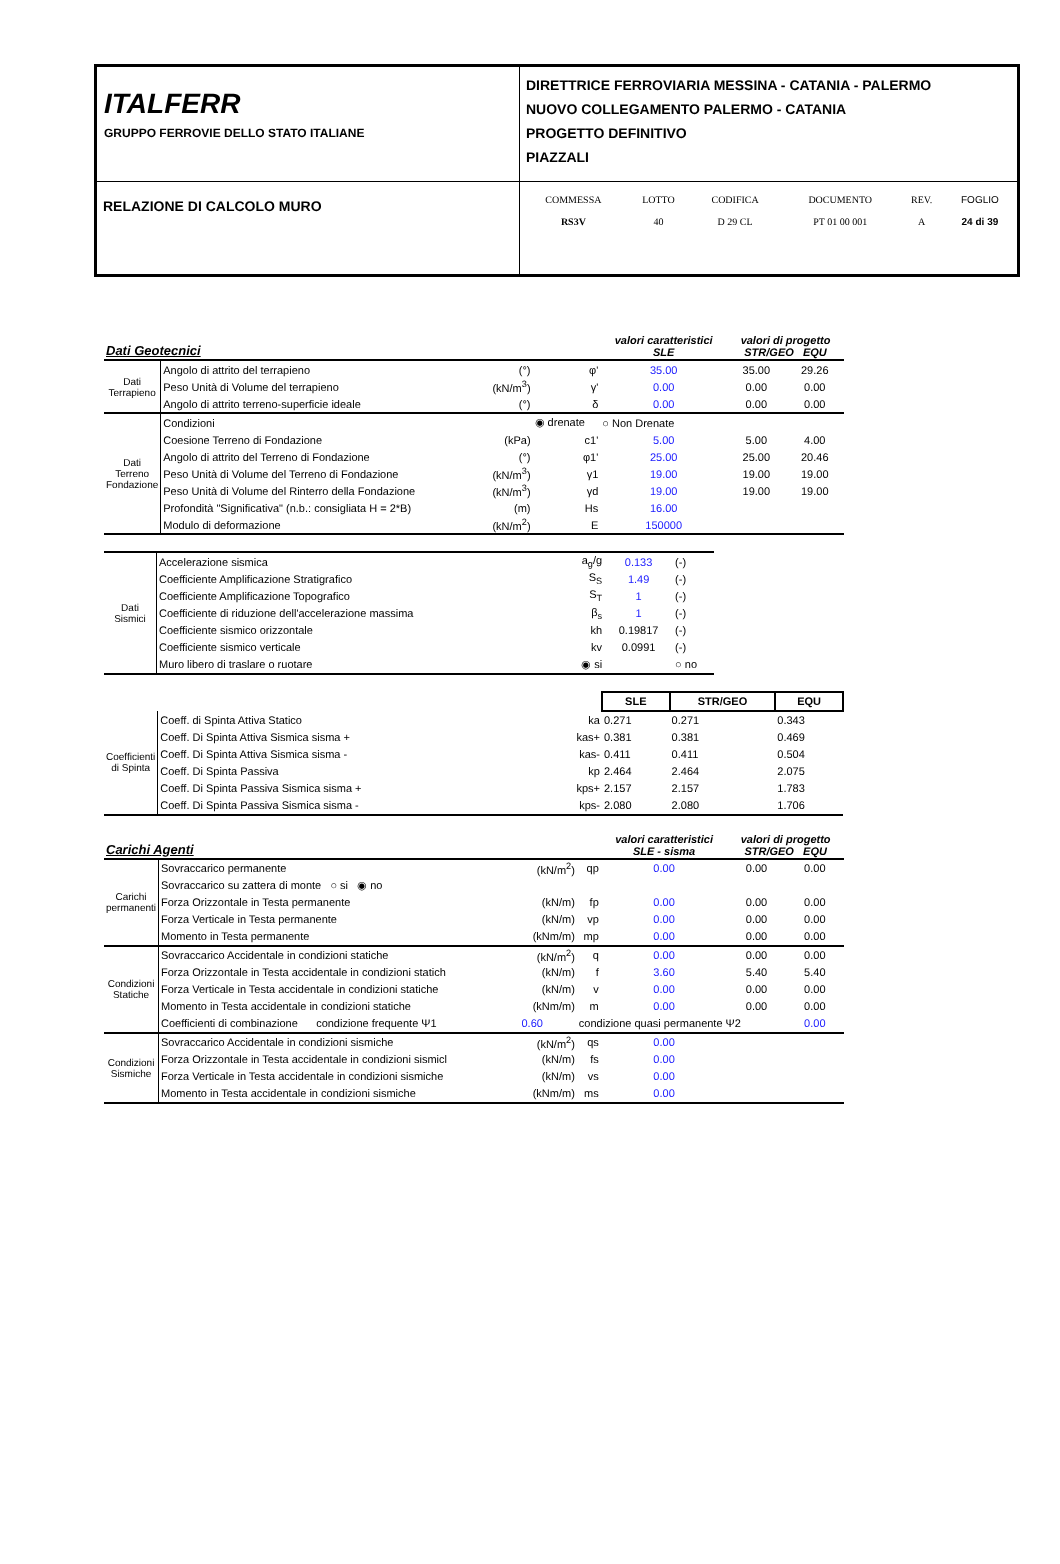| ITALFERR GRUPPO FERROVIE DELLO STATO ITALIANE | DIRETTRICE FERROVIARIA MESSINA - CATANIA - PALERMO NUOVO COLLEGAMENTO PALERMO - CATANIA PROGETTO DEFINITIVO PIAZZALI | | | | | |
| RELAZIONE DI CALCOLO MURO | COMMESSA RS3V | LOTTO 40 | CODIFICA D 29 CL | DOCUMENTO PT 01 00 001 | REV. A | FOGLIO 24 di 39 |
| Dati Geotecnici | | | | valori caratteristici SLE | valori di progetto STR/GEO EQU | |
| Dati Terrapieno | Angolo di attrito del terrapieno | (°) | φ' | 35.00 | 35.00 | 29.26 |
| | Peso Unità di Volume del terrapieno | (kN/m<sup>3</sup>) | γ' | 0.00 | 0.00 | 0.00 |
| | Angolo di attrito terreno-superficie ideale | (°) | δ | 0.00 | 0.00 | 0.00 |
| Dati Terreno Fondazione | Condizioni | | ◉ drenate | ○ Non Drenate | | |
| | Coesione Terreno di Fondazione | (kPa) | c1' | 5.00 | 5.00 | 4.00 |
| | Angolo di attrito del Terreno di Fondazione | (°) | φ1' | 25.00 | 25.00 | 20.46 |
| | Peso Unità di Volume del Terreno di Fondazione | (kN/m<sup>3</sup>) | γ1 | 19.00 | 19.00 | 19.00 |
| | Peso Unità di Volume del Rinterro della Fondazione | (kN/m<sup>3</sup>) | γd | 19.00 | 19.00 | 19.00 |
| | Profondità "Significativa" (n.b.: consigliata H = 2*B) | (m) | Hs | 16.00 | | |
| | Modulo di deformazione | (kN/m<sup>2</sup>) | E | 150000 | | |
| Dati Sismici | Accelerazione sismica | a<sub>g</sub>/g | 0.133 | (-) |
| | Coefficiente Amplificazione Stratigrafico | S<sub>S</sub> | 1.49 | (-) |
| | Coefficiente Amplificazione Topografico | S<sub>T</sub> | 1 | (-) |
| | Coefficiente di riduzione dell'accelerazione massima | β<sub>s</sub> | 1 | (-) |
| | Coefficiente sismico orizzontale | kh | 0.19817 | (-) |
| | Coefficiente sismico verticale | kv | 0.0991 | (-) |
| | Muro libero di traslare o ruotare | ◉ si | | ○ no |
| | | | SLE | | STR/GEO | | EQU | |
| Coefficienti di Spinta | Coeff. di Spinta Attiva Statico | ka | 0.271 | | 0.271 | | 0.343 | |
| | Coeff. Di Spinta Attiva Sismica sisma + | kas+ | 0.381 | | 0.381 | | 0.469 | |
| | Coeff. Di Spinta Attiva Sismica sisma - | kas- | 0.411 | | 0.411 | | 0.504 | |
| | Coeff. Di Spinta Passiva | kp | 2.464 | | 2.464 | | 2.075 | |
| | Coeff. Di Spinta Passiva Sismica sisma + | kps+ | 2.157 | | 2.157 | | 1.783 | |
| | Coeff. Di Spinta Passiva Sismica sisma - | kps- | 2.080 | | 2.080 | | 1.706 | |
| Carichi Agenti | | | | valori caratteristici SLE - sisma | valori di progetto STR/GEO EQU | |
| Carichi permanenti | Sovraccarico permanente | (kN/m<sup>2</sup>) | qp | 0.00 | 0.00 | 0.00 |
| | Sovraccarico su zattera di monte ○ si ◉ no | | | | | |
| | Forza Orizzontale in Testa permanente | (kN/m) | fp | 0.00 | 0.00 | 0.00 |
| | Forza Verticale in Testa permanente | (kN/m) | vp | 0.00 | 0.00 | 0.00 |
| | Momento in Testa permanente | (kNm/m) | mp | 0.00 | 0.00 | 0.00 |
| Condizioni Statiche | Sovraccarico Accidentale in condizioni statiche | (kN/m<sup>2</sup>) | q | 0.00 | 0.00 | 0.00 |
| | Forza Orizzontale in Testa accidentale in condizioni statich | (kN/m) | f | 3.60 | 5.40 | 5.40 |
| | Forza Verticale in Testa accidentale in condizioni statiche | (kN/m) | v | 0.00 | 0.00 | 0.00 |
| | Momento in Testa accidentale in condizioni statiche | (kNm/m) | m | 0.00 | 0.00 | 0.00 |
| | Coefficienti di combinazione condizione frequente Ψ1 | 0.60 | condizione quasi permanente Ψ2 | | | 0.00 |
| Condizioni Sismiche | Sovraccarico Accidentale in condizioni sismiche | (kN/m<sup>2</sup>) | qs | 0.00 | | |
| | Forza Orizzontale in Testa accidentale in condizioni sismicl | (kN/m) | fs | 0.00 | | |
| | Forza Verticale in Testa accidentale in condizioni sismiche | (kN/m) | vs | 0.00 | | |
| | Momento in Testa accidentale in condizioni sismiche | (kNm/m) | ms | 0.00 | | |